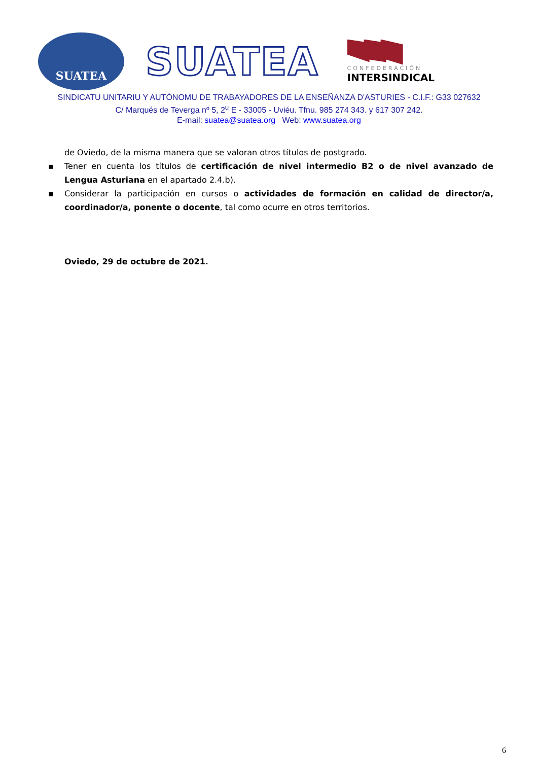SUATEA
SUATEA
CONFEDERACIÓN
INTERSINDICAL
SINDICATU UNITARIU Y AUTÓNOMU DE TRABAYADORES DE LA ENSEÑANZA D'ASTURIES - C.I.F.: G33 027632
C/ Marqués de Teverga nº 5, 2<sup>u</sup> E - 33005 - Uviéu. Tfnu. 985 274 343. y 617 307 242.
E-mail: suatea@suatea.org Web: www.suatea.org
de Oviedo, de la misma manera que se valoran otros títulos de postgrado.
▪ Tener en cuenta los títulos de certificación de nivel intermedio B2 o de nivel avanzado de Lengua Asturiana en el apartado 2.4.b).
▪ Considerar la participación en cursos o actividades de formación en calidad de director/a, coordinador/a, ponente o docente, tal como ocurre en otros territorios.
Oviedo, 29 de octubre de 2021.
6